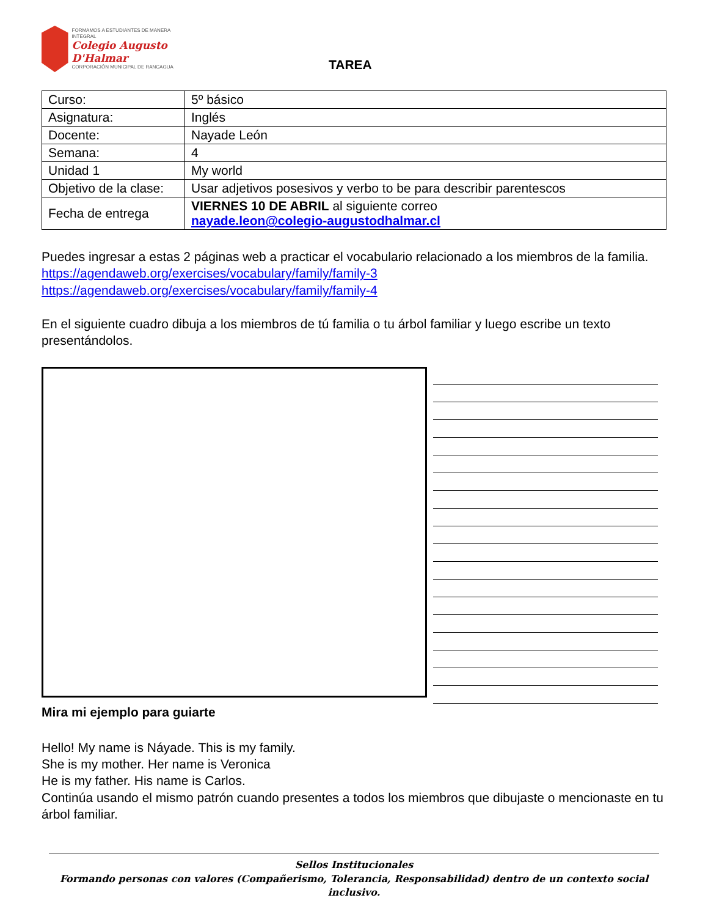FORMAMOS A ESTUDIANTES DE MANERA INTEGRAL
Colegio Augusto D'Halmar
CORPORACIÓN MUNICIPAL DE RANCAGUA
TAREA
| Curso: | 5º básico |
| Asignatura: | Inglés |
| Docente: | Nayade León |
| Semana: | 4 |
| Unidad 1 | My world |
| Objetivo de la clase: | Usar adjetivos posesivos y verbo to be para describir parentescos |
| Fecha de entrega | VIERNES 10 DE ABRIL al siguiente correo nayade.leon@colegio-augustodhalmar.cl |
Puedes ingresar a estas 2 páginas web a practicar el vocabulario relacionado a los miembros de la familia.
https://agendaweb.org/exercises/vocabulary/family/family-3
https://agendaweb.org/exercises/vocabulary/family/family-4
En el siguiente cuadro dibuja a los miembros de tú familia o tu árbol familiar y luego escribe un texto presentándolos.
Mira mi ejemplo para guiarte
Hello! My name is Náyade. This is my family.
She is my mother. Her name is Veronica
He is my father. His name is Carlos.
Continúa usando el mismo patrón cuando presentes a todos los miembros que dibujaste o mencionaste en tu árbol familiar.
Sellos Institucionales
Formando personas con valores (Compañerismo, Tolerancia, Responsabilidad) dentro de un contexto social inclusivo.